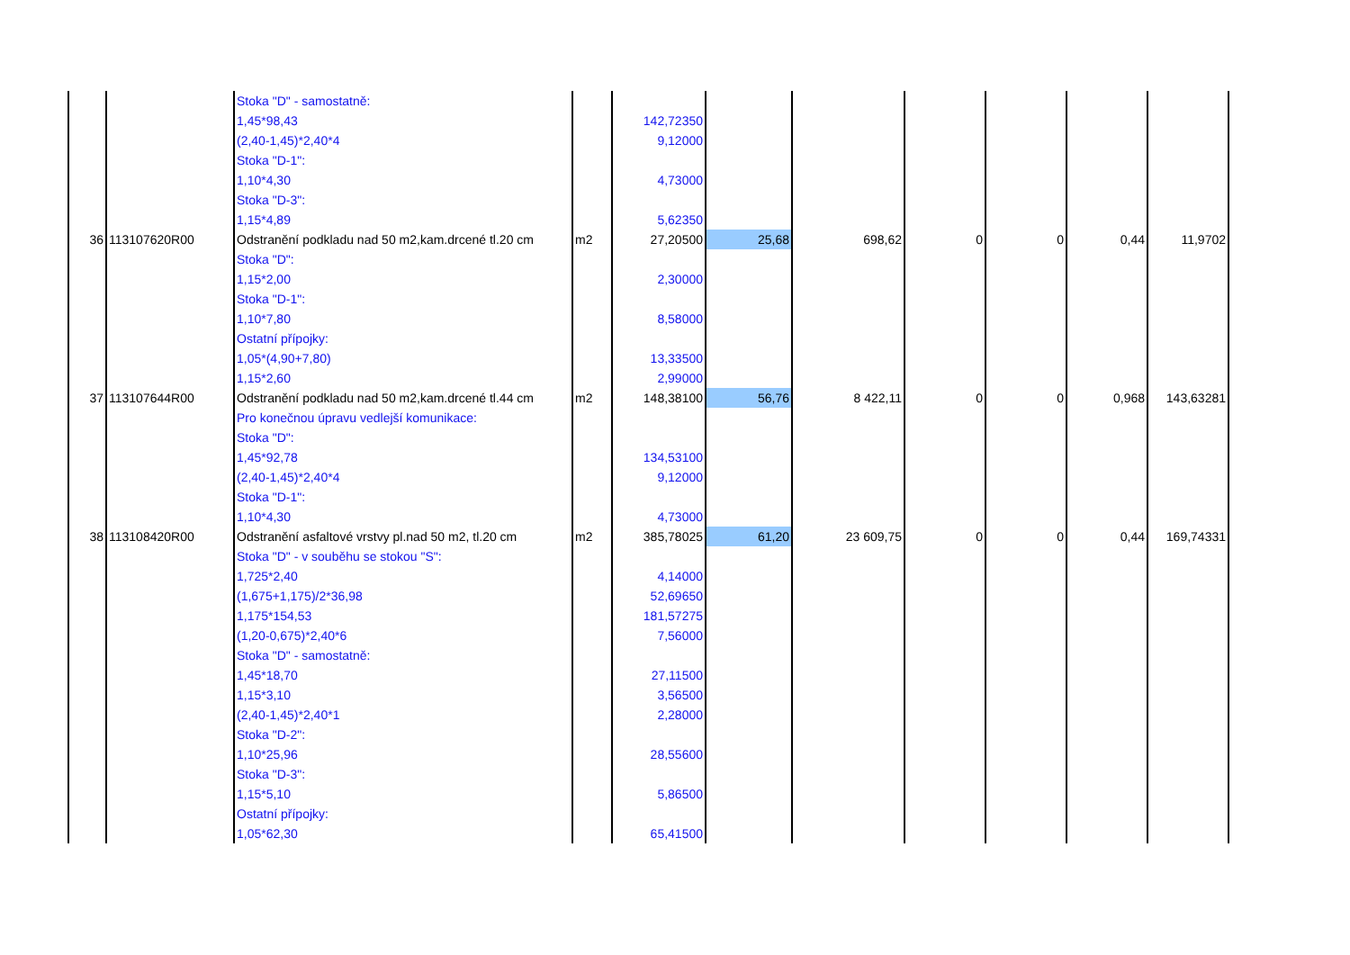| | | Stoka "D" - samostatně: | | | | | | | | |
| | | 1,45*98,43 | | 142,72350 | | | | | | |
| | | (2,40-1,45)*2,40*4 | | 9,12000 | | | | | | |
| | | Stoka "D-1": | | | | | | | | |
| | | 1,10*4,30 | | 4,73000 | | | | | | |
| | | Stoka "D-3": | | | | | | | | |
| | | 1,15*4,89 | | 5,62350 | | | | | | |
| 36 | 113107620R00 | Odstranění podkladu nad 50 m2,kam.drcené tl.20 cm | m2 | 27,20500 | 25,68 | 698,62 | 0 | 0 | 0,44 | 11,9702 |
| | | Stoka "D": | | | | | | | | |
| | | 1,15*2,00 | | 2,30000 | | | | | | |
| | | Stoka "D-1": | | | | | | | | |
| | | 1,10*7,80 | | 8,58000 | | | | | | |
| | | Ostatní přípojky: | | | | | | | | |
| | | 1,05*(4,90+7,80) | | 13,33500 | | | | | | |
| | | 1,15*2,60 | | 2,99000 | | | | | | |
| 37 | 113107644R00 | Odstranění podkladu nad 50 m2,kam.drcené tl.44 cm | m2 | 148,38100 | 56,76 | 8 422,11 | 0 | 0 | 0,968 | 143,63281 |
| | | Pro konečnou úpravu vedlejší komunikace: | | | | | | | | |
| | | Stoka "D": | | | | | | | | |
| | | 1,45*92,78 | | 134,53100 | | | | | | |
| | | (2,40-1,45)*2,40*4 | | 9,12000 | | | | | | |
| | | Stoka "D-1": | | | | | | | | |
| | | 1,10*4,30 | | 4,73000 | | | | | | |
| 38 | 113108420R00 | Odstranění asfaltové vrstvy pl.nad 50 m2, tl.20 cm | m2 | 385,78025 | 61,20 | 23 609,75 | 0 | 0 | 0,44 | 169,74331 |
| | | Stoka "D" - v souběhu se stokou "S": | | | | | | | | |
| | | 1,725*2,40 | | 4,14000 | | | | | | |
| | | (1,675+1,175)/2*36,98 | | 52,69650 | | | | | | |
| | | 1,175*154,53 | | 181,57275 | | | | | | |
| | | (1,20-0,675)*2,40*6 | | 7,56000 | | | | | | |
| | | Stoka "D" - samostatně: | | | | | | | | |
| | | 1,45*18,70 | | 27,11500 | | | | | | |
| | | 1,15*3,10 | | 3,56500 | | | | | | |
| | | (2,40-1,45)*2,40*1 | | 2,28000 | | | | | | |
| | | Stoka "D-2": | | | | | | | | |
| | | 1,10*25,96 | | 28,55600 | | | | | | |
| | | Stoka "D-3": | | | | | | | | |
| | | 1,15*5,10 | | 5,86500 | | | | | | |
| | | Ostatní přípojky: | | | | | | | | |
| | | 1,05*62,30 | | 65,41500 | | | | | | |